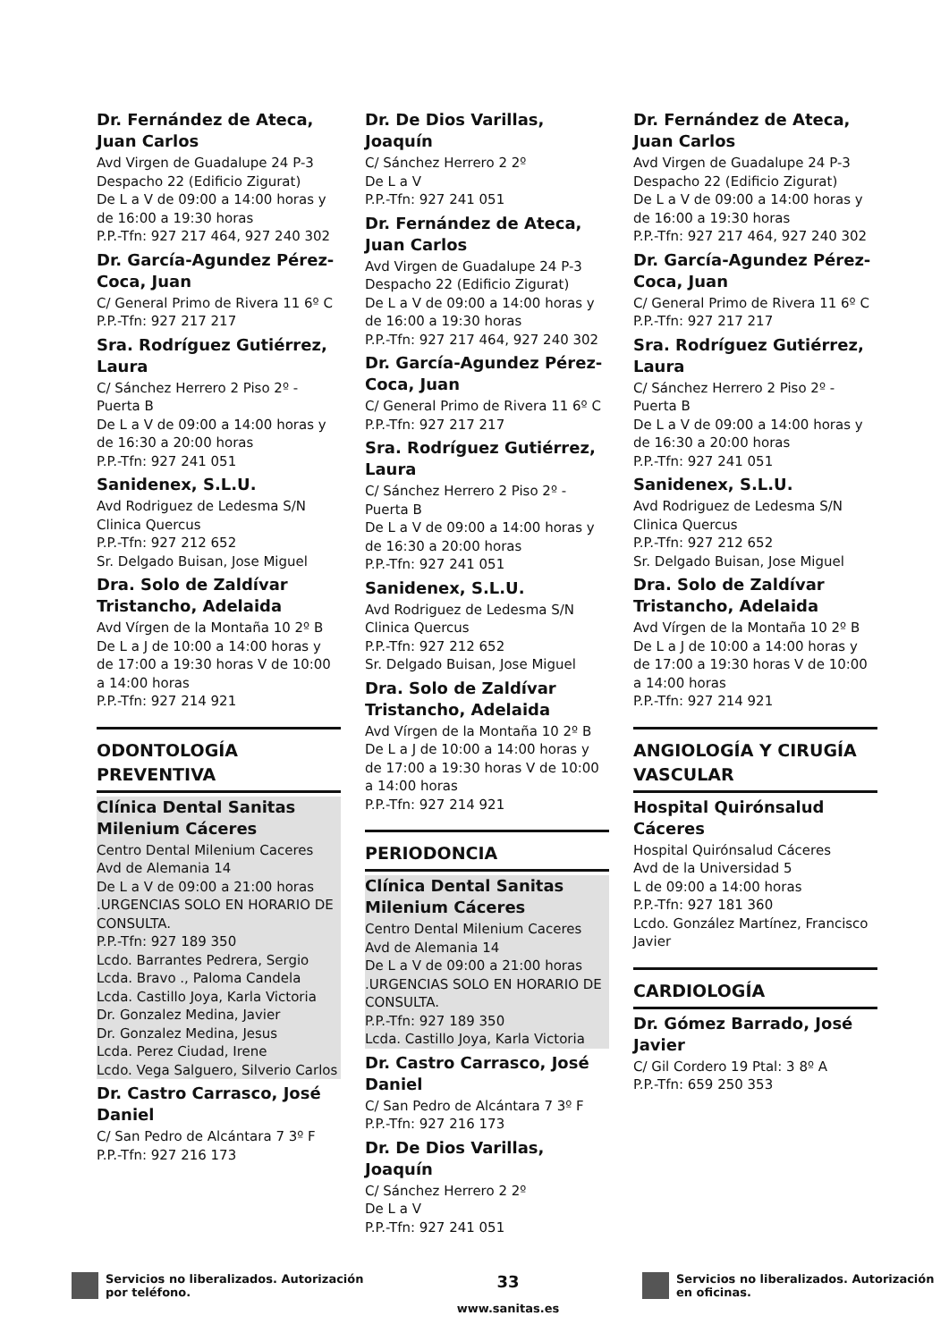Dr. Fernández de Ateca, Juan Carlos
Avd Virgen de Guadalupe 24 P-3
Despacho 22 (Edificio Zigurat)
De L a V de 09:00 a 14:00 horas y de 16:00 a 19:30 horas
P.P.-Tfn: 927 217 464, 927 240 302
Dr. García-Agundez Pérez-Coca, Juan
C/ General Primo de Rivera 11 6º C
P.P.-Tfn: 927 217 217
Sra. Rodríguez Gutiérrez, Laura
C/ Sánchez Herrero 2 Piso 2º - Puerta B
De L a V de 09:00 a 14:00 horas y de 16:30 a 20:00 horas
P.P.-Tfn: 927 241 051
Sanidenex, S.L.U.
Avd Rodriguez de Ledesma S/N
Clinica Quercus
P.P.-Tfn: 927 212 652
Sr. Delgado Buisan, Jose Miguel
Dra. Solo de Zaldívar Tristancho, Adelaida
Avd Vírgen de la Montaña 10 2º B
De L a J de 10:00 a 14:00 horas y de 17:00 a 19:30 horas V de 10:00 a 14:00 horas
P.P.-Tfn: 927 214 921
ODONTOLOGÍA PREVENTIVA
Clínica Dental Sanitas Milenium Cáceres
Centro Dental Milenium Caceres
Avd de Alemania 14
De L a V de 09:00 a 21:00 horas .URGENCIAS SOLO EN HORARIO DE CONSULTA.
P.P.-Tfn: 927 189 350
Lcdo. Barrantes Pedrera, Sergio
Lcda. Bravo ., Paloma Candela
Lcda. Castillo Joya, Karla Victoria
Dr. Gonzalez Medina, Javier
Dr. Gonzalez Medina, Jesus
Lcda. Perez Ciudad, Irene
Lcdo. Vega Salguero, Silverio Carlos
Dr. Castro Carrasco, José Daniel
C/ San Pedro de Alcántara 7 3º F
P.P.-Tfn: 927 216 173
Dr. De Dios Varillas, Joaquín
C/ Sánchez Herrero 2 2º
De L a V
P.P.-Tfn: 927 241 051
Dr. Fernández de Ateca, Juan Carlos
Avd Virgen de Guadalupe 24 P-3
Despacho 22 (Edificio Zigurat)
De L a V de 09:00 a 14:00 horas y de 16:00 a 19:30 horas
P.P.-Tfn: 927 217 464, 927 240 302
Dr. García-Agundez Pérez-Coca, Juan
C/ General Primo de Rivera 11 6º C
P.P.-Tfn: 927 217 217
Sra. Rodríguez Gutiérrez, Laura
C/ Sánchez Herrero 2 Piso 2º - Puerta B
De L a V de 09:00 a 14:00 horas y de 16:30 a 20:00 horas
P.P.-Tfn: 927 241 051
Sanidenex, S.L.U.
Avd Rodriguez de Ledesma S/N
Clinica Quercus
P.P.-Tfn: 927 212 652
Sr. Delgado Buisan, Jose Miguel
Dra. Solo de Zaldívar Tristancho, Adelaida
Avd Vírgen de la Montaña 10 2º B
De L a J de 10:00 a 14:00 horas y de 17:00 a 19:30 horas V de 10:00 a 14:00 horas
P.P.-Tfn: 927 214 921
PERIODONCIA
Clínica Dental Sanitas Milenium Cáceres
Centro Dental Milenium Caceres
Avd de Alemania 14
De L a V de 09:00 a 21:00 horas .URGENCIAS SOLO EN HORARIO DE CONSULTA.
P.P.-Tfn: 927 189 350
Lcda. Castillo Joya, Karla Victoria
Dr. Castro Carrasco, José Daniel
C/ San Pedro de Alcántara 7 3º F
P.P.-Tfn: 927 216 173
Dr. De Dios Varillas, Joaquín
C/ Sánchez Herrero 2 2º
De L a V
P.P.-Tfn: 927 241 051
Dr. Fernández de Ateca, Juan Carlos
Avd Virgen de Guadalupe 24 P-3
Despacho 22 (Edificio Zigurat)
De L a V de 09:00 a 14:00 horas y de 16:00 a 19:30 horas
P.P.-Tfn: 927 217 464, 927 240 302
Dr. García-Agundez Pérez-Coca, Juan
C/ General Primo de Rivera 11 6º C
P.P.-Tfn: 927 217 217
Sra. Rodríguez Gutiérrez, Laura
C/ Sánchez Herrero 2 Piso 2º - Puerta B
De L a V de 09:00 a 14:00 horas y de 16:30 a 20:00 horas
P.P.-Tfn: 927 241 051
Sanidenex, S.L.U.
Avd Rodriguez de Ledesma S/N
Clinica Quercus
P.P.-Tfn: 927 212 652
Sr. Delgado Buisan, Jose Miguel
Dra. Solo de Zaldívar Tristancho, Adelaida
Avd Vírgen de la Montaña 10 2º B
De L a J de 10:00 a 14:00 horas y de 17:00 a 19:30 horas V de 10:00 a 14:00 horas
P.P.-Tfn: 927 214 921
ANGIOLOGÍA Y CIRUGÍA VASCULAR
Hospital Quirónsalud Cáceres
Hospital Quirónsalud Cáceres
Avd de la Universidad 5
L de 09:00 a 14:00 horas
P.P.-Tfn: 927 181 360
Lcdo. González Martínez, Francisco Javier
CARDIOLOGÍA
Dr. Gómez Barrado, José Javier
C/ Gil Cordero 19 Ptal: 3 8º A
P.P.-Tfn: 659 250 353
Servicios no liberalizados. Autorización por teléfono.
33
www.sanitas.es
Servicios no liberalizados. Autorización en oficinas.